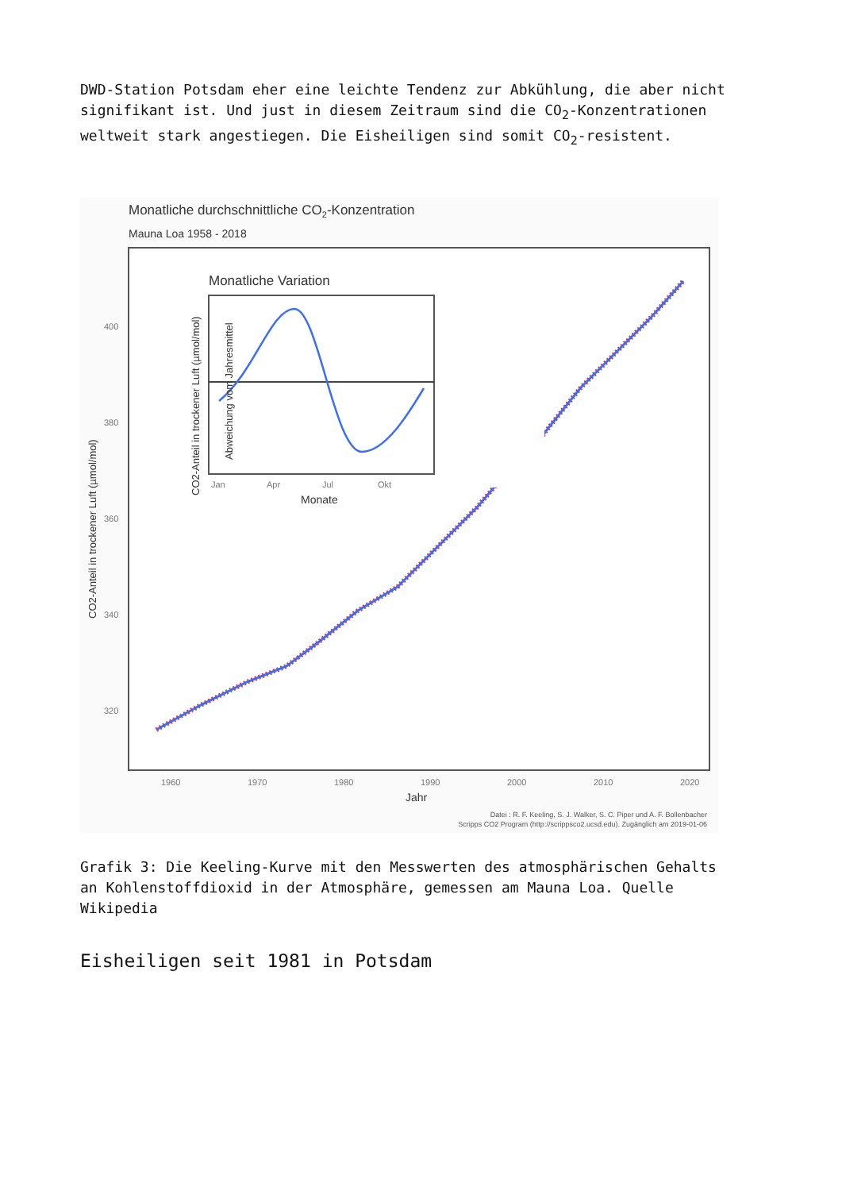DWD-Station Potsdam eher eine leichte Tendenz zur Abkühlung, die aber nicht signifikant ist. Und just in diesem Zeitraum sind die CO<sub>2</sub>-Konzentrationen weltweit stark angestiegen. Die Eisheiligen sind somit CO<sub>2</sub>-resistent.
Monatliche durchschnittliche CO2-Konzentration
Mauna Loa 1958 - 2018
400
380
360
340
320
1960
1970
1980
1990
2000
2010
2020
Jahr
CO2-Anteil in trockener Luft (µmol/mol)
Monatliche Variation
Jan
Apr
Jul
Okt
Monate
CO2-Anteil in trockener Luft (µmol/mol)
Abweichung vom Jahresmittel
Datei : R. F. Keeling, S. J. Walker, S. C. Piper und A. F. Bollenbacher
Scripps CO2 Program (http://scrippsco2.ucsd.edu). Zugänglich am 2019-01-06
Grafik 3: Die Keeling-Kurve mit den Messwerten des atmosphärischen Gehalts an Kohlenstoffdioxid in der Atmosphäre, gemessen am Mauna Loa. Quelle Wikipedia
Eisheiligen seit 1981 in Potsdam